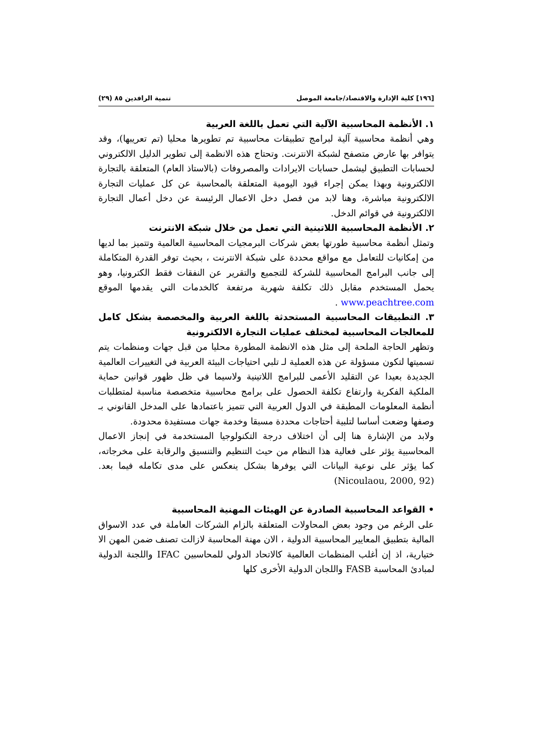[١٩٦] كلية الإدارة والاقتصاد/جامعة الموصل تنمية الرافدين ٨٥ (٢٩)
١. الأنظمة المحاسبية الآلية التي تعمل باللغة العربية
وهي أنظمة محاسبية آلية لبرامج تطبيقات محاسبية تم تطويرها محليا (تم تعريبها)، وقد يتوافر بها عارض متصفح لشبكة الانترنت. وتحتاج هذه الانظمة إلى تطوير الدليل الالكتروني لحسابات التطبيق ليشمل حسابات الايرادات والمصروفات (بالاستاذ العام) المتعلقة بالتجارة الالكترونية وبهذا يمكن إجراء قيود اليومية المتعلقة بالمحاسبة عن كل عمليات التجارة الالكترونية مباشرة، وهنا لابد من فصل دخل الاعمال الرئيسة عن دخل أعمال التجارة الالكترونية في قوائم الدخل.
٢. الأنظمة المحاسبية اللاتينية التي تعمل من خلال شبكة الانترنت
وتمثل أنظمة محاسبية طورتها بعض شركات البرمجيات المحاسبية العالمية وتتميز بما لديها من إمكانيات للتعامل مع مواقع محددة على شبكة الانترنت ، بحيث توفر القدرة المتكاملة إلى جانب البرامج المحاسبية للشركة للتجميع والتقرير عن النفقات فقط الكترونيا، وهو يحمل المستخدم مقابل ذلك تكلفة شهرية مرتفعة كالخدمات التي يقدمها الموقع www.peachtree.com .
٣. التطبيقات المحاسبية المستحدثة باللغة العربية والمخصصة بشكل كامل للمعالجات المحاسبية لمختلف عمليات التجارة الالكترونية
وتظهر الحاجة الملحة إلى مثل هذه الانظمة المطورة محليا من قبل جهات ومنظمات يتم تسميتها لتكون مسؤولة عن هذه العملية لـ تلبي احتياجات البيئة العربية في التغييرات العالمية الجديدة بعيدا عن التقليد الأعمى للبرامج اللاتينية ولاسيما في ظل ظهور قوانين حماية الملكية الفكرية وارتفاع تكلفة الحصول على برامج محاسبية متخصصة مناسبة لمتطلبات أنظمة المعلومات المطبقة في الدول العربية التي تتميز باعتمادها على المدخل القانوني بـ وصفها وضعت أساسا لتلبية أحتاجات محددة مسبقا وخدمة جهات مستفيدة محدودة.
ولابد من الإشارة هنا إلى أن اختلاف درجة التكنولوجيا المستخدمة في إنجاز الاعمال المحاسبية يؤثر على فعالية هذا النظام من حيث التنظيم والتنسيق والرقابة على مخرجاته، كما يؤثر على نوعية البيانات التي يوفرها بشكل ينعكس على مدى تكامله فيما بعد.(Nicoulaou, 2000, 92)
• القواعد المحاسبية الصادرة عن الهيئات المهنية المحاسبية
على الرغم من وجود بعض المحاولات المتعلقة بالزام الشركات العاملة في عدد الاسواق المالية بتطبيق المعايير المحاسبية الدولية ، الان مهنة المحاسبة لازالت تصنف ضمن المهن الا ختيارية، اذ إن أغلب المنظمات العالمية كالاتحاد الدولي للمحاسبين IFAC واللجنة الدولية لمبادئ المحاسبة FASB واللجان الدولية الأخرى كلها